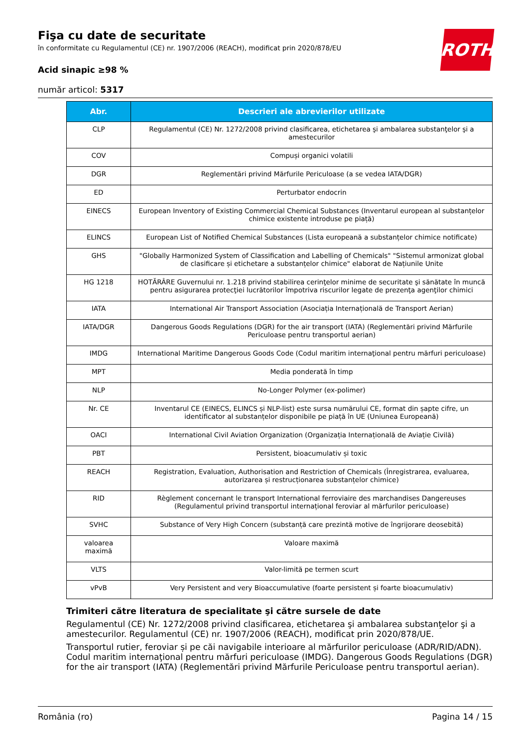ROTH
Fişa cu date de securitate
în conformitate cu Regulamentul (CE) nr. 1907/2006 (REACH), modificat prin 2020/878/EU
Acid sinapic ≥98 %
număr articol: 5317
| Abr. | Descrieri ale abrevierilor utilizate |
| --- | --- |
| CLP | Regulamentul (CE) Nr. 1272/2008 privind clasificarea, etichetarea şi ambalarea substanţelor şi a amestecurilor |
| COV | Compuși organici volatili |
| DGR | Reglementări privind Mărfurile Periculoase (a se vedea IATA/DGR) |
| ED | Perturbator endocrin |
| EINECS | European Inventory of Existing Commercial Chemical Substances (Inventarul european al substanțelor chimice existente introduse pe piață) |
| ELINCS | European List of Notified Chemical Substances (Lista europeană a substanțelor chimice notificate) |
| GHS | "Globally Harmonized System of Classification and Labelling of Chemicals" "Sistemul armonizat global de clasificare și etichetare a substanțelor chimice" elaborat de Națiunile Unite |
| HG 1218 | HOTĂRÂRE Guvernului nr. 1.218 privind stabilirea cerinţelor minime de securitate şi sănătate în muncă pentru asigurarea protecţiei lucrătorilor împotriva riscurilor legate de prezenţa agenţilor chimici |
| IATA | International Air Transport Association (Asociația Internațională de Transport Aerian) |
| IATA/DGR | Dangerous Goods Regulations (DGR) for the air transport (IATA) (Reglementări privind Mărfurile Periculoase pentru transportul aerian) |
| IMDG | International Maritime Dangerous Goods Code (Codul maritim internaţional pentru mărfuri periculoase) |
| MPT | Media ponderată în timp |
| NLP | No-Longer Polymer (ex-polimer) |
| Nr. CE | Inventarul CE (EINECS, ELINCS și NLP-list) este sursa numărului CE, format din șapte cifre, un identificator al substanțelor disponibile pe piață în UE (Uniunea Europeană) |
| OACI | International Civil Aviation Organization (Organizația Internațională de Aviație Civilă) |
| PBT | Persistent, bioacumulativ și toxic |
| REACH | Registration, Evaluation, Authorisation and Restriction of Chemicals (Înregistrarea, evaluarea, autorizarea și restrucționarea substanțelor chimice) |
| RID | Règlement concernant le transport International ferroviaire des marchandises Dangereuses (Regulamentul privind transportul internațional feroviar al mărfurilor periculoase) |
| SVHC | Substance of Very High Concern (substanță care prezintă motive de îngrijorare deosebită) |
| valoarea maximă | Valoare maximă |
| VLTS | Valor-limită pe termen scurt |
| vPvB | Very Persistent and very Bioaccumulative (foarte persistent și foarte bioacumulativ) |
Trimiteri către literatura de specialitate şi către sursele de date
Regulamentul (CE) Nr. 1272/2008 privind clasificarea, etichetarea şi ambalarea substanţelor şi a amestecurilor. Regulamentul (CE) nr. 1907/2006 (REACH), modificat prin 2020/878/UE.
Transportul rutier, feroviar și pe căi navigabile interioare al mărfurilor periculoase (ADR/RID/ADN). Codul maritim internaţional pentru mărfuri periculoase (IMDG). Dangerous Goods Regulations (DGR) for the air transport (IATA) (Reglementări privind Mărfurile Periculoase pentru transportul aerian).
România (ro) Pagina 14 / 15